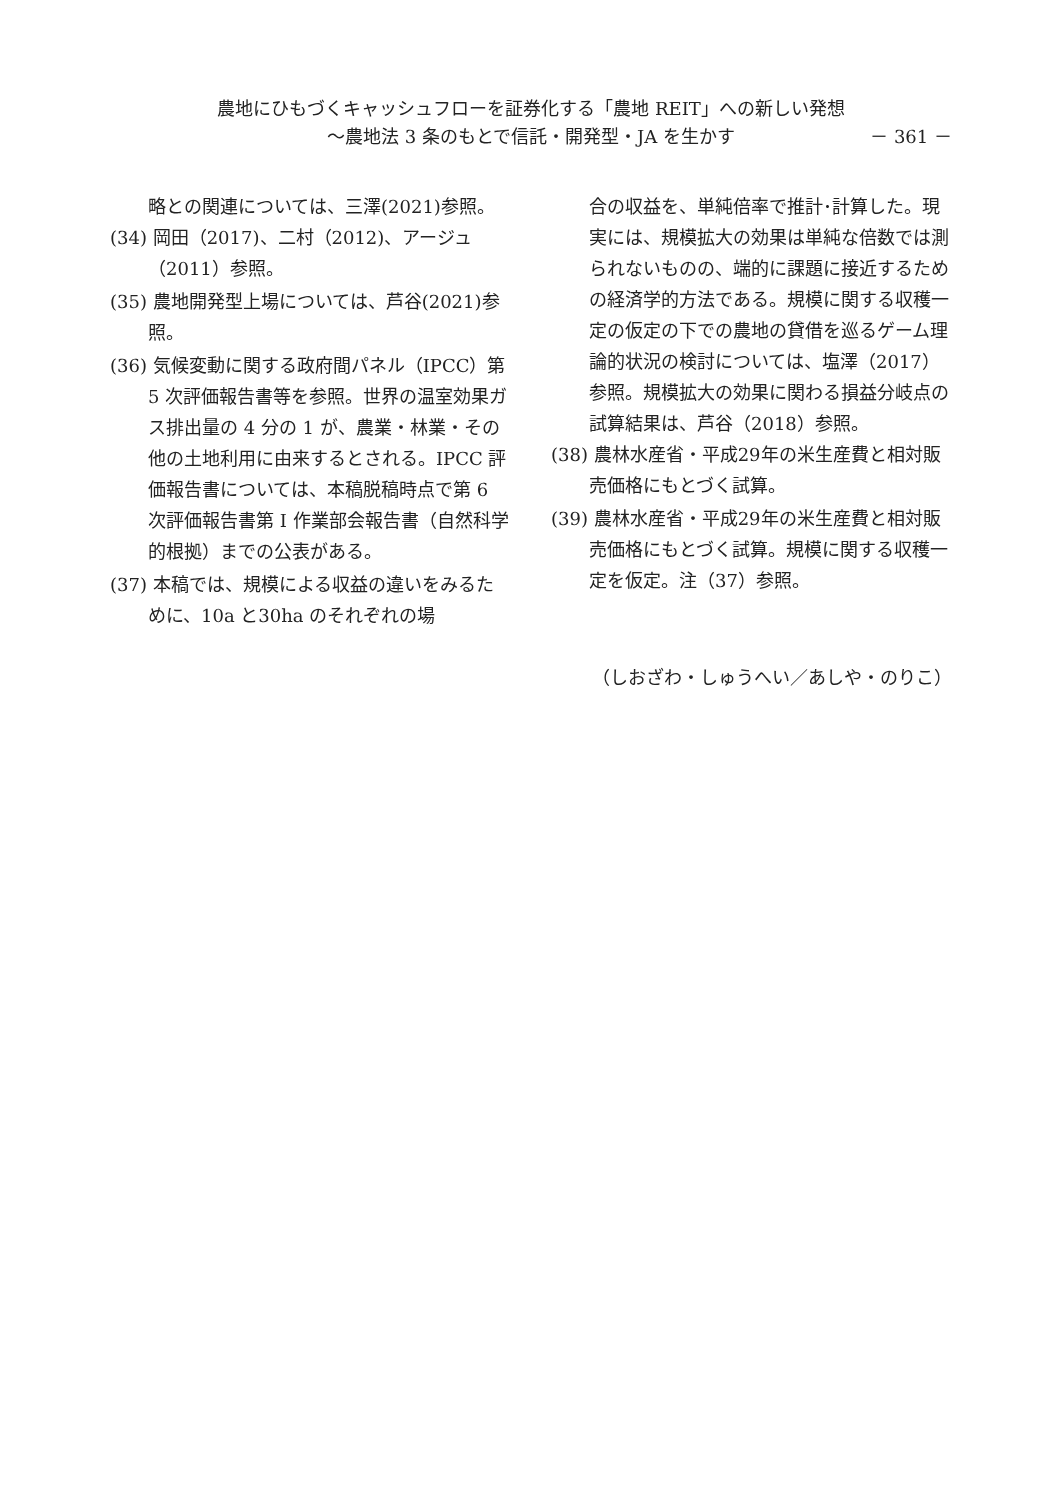農地にひもづくキャッシュフローを証券化する「農地 REIT」への新しい発想
〜農地法 3 条のもとで信託・開発型・JA を生かす － 361 －
略との関連については、三澤(2021)参照。
(34) 岡田（2017)、二村（2012)、アージュ（2011）参照。
(35) 農地開発型上場については、芦谷(2021)参照。
(36) 気候変動に関する政府間パネル（IPCC）第 5 次評価報告書等を参照。世界の温室効果ガス排出量の 4 分の 1 が、農業・林業・その他の土地利用に由来するとされる。IPCC 評価報告書については、本稿脱稿時点で第 6 次評価報告書第 I 作業部会報告書（自然科学的根拠）までの公表がある。
(37) 本稿では、規模による収益の違いをみるために、10a と30ha のそれぞれの場
合の収益を、単純倍率で推計･計算した。現実には、規模拡大の効果は単純な倍数では測られないものの、端的に課題に接近するための経済学的方法である。規模に関する収穫一定の仮定の下での農地の貸借を巡るゲーム理論的状況の検討については、塩澤（2017）参照。規模拡大の効果に関わる損益分岐点の試算結果は、芦谷（2018）参照。
(38) 農林水産省・平成29年の米生産費と相対販売価格にもとづく試算。
(39) 農林水産省・平成29年の米生産費と相対販売価格にもとづく試算。規模に関する収穫一定を仮定。注（37）参照。
（しおざわ・しゅうへい／あしや・のりこ）